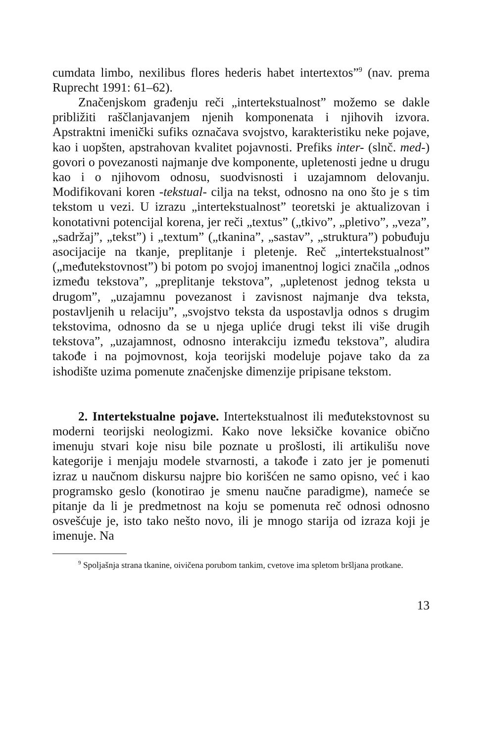cumdata limbo, nexilibus flores hederis habet intertextos”<sup>9</sup> (nav. prema Ruprecht 1991: 61–62).
Značenjskom građenju reči „intertekstualnost” možemo se dakle približiti raščlanjavanjem njenih komponenata i njihovih izvora. Apstraktni imenički sufiks označava svojstvo, karakteristiku neke pojave, kao i uopšten, apstrahovan kvalitet pojavnosti. Prefiks inter- (slnč. med-) govori o povezanosti najmanje dve komponente, upletenosti jedne u drugu kao i o njihovom odnosu, suodvisnosti i uzajamnom delovanju. Modifikovani koren -tekstual- cilja na tekst, odnosno na ono što je s tim tekstom u vezi. U izrazu „intertekstualnost” teoretski je aktualizovan i konotativni potencijal korena, jer reči „textus” („tkivo”, „pletivo”, „veza”, „sadržaj”, „tekst”) i „textum” („tkanina”, „sastav”, „struktura”) pobuđuju asocijacije na tkanje, preplitanje i pletenje. Reč „intertekstualnost” („međutekstovnost”) bi potom po svojoj imanentnoj logici značila „odnos između tekstova”, „preplitanje tekstova”, „upletenost jednog teksta u drugom”, „uzajamnu povezanost i zavisnost najmanje dva teksta, postavljenih u relaciju”, „svojstvo teksta da uspostavlja odnos s drugim tekstovima, odnosno da se u njega upliće drugi tekst ili više drugih tekstova”, „uzajamnost, odnosno interakciju između tekstova”, aludira takođe i na pojmovnost, koja teorijski modeluje pojave tako da za ishodište uzima pomenute značenjske dimenzije pripisane tekstom.
2. Intertekstualne pojave. Intertekstualnost ili međutekstovnost su moderni teorijski neologizmi. Kako nove leksičke kovanice obično imenuju stvari koje nisu bile poznate u prošlosti, ili artikulišu nove kategorije i menjaju modele stvarnosti, a takođe i zato jer je pomenuti izraz u naučnom diskursu najpre bio korišćen ne samo opisno, već i kao programsko geslo (konotirao je smenu naučne paradigme), nameće se pitanje da li je predmetnost na koju se pomenuta reč odnosi odnosno osvešćuje je, isto tako nešto novo, ili je mnogo starija od izraza koji je imenuje. Na
<sup>9</sup> Spoljašnja strana tkanine, oivičena porubom tankim, cvetove ima spletom bršljana protkane.
13